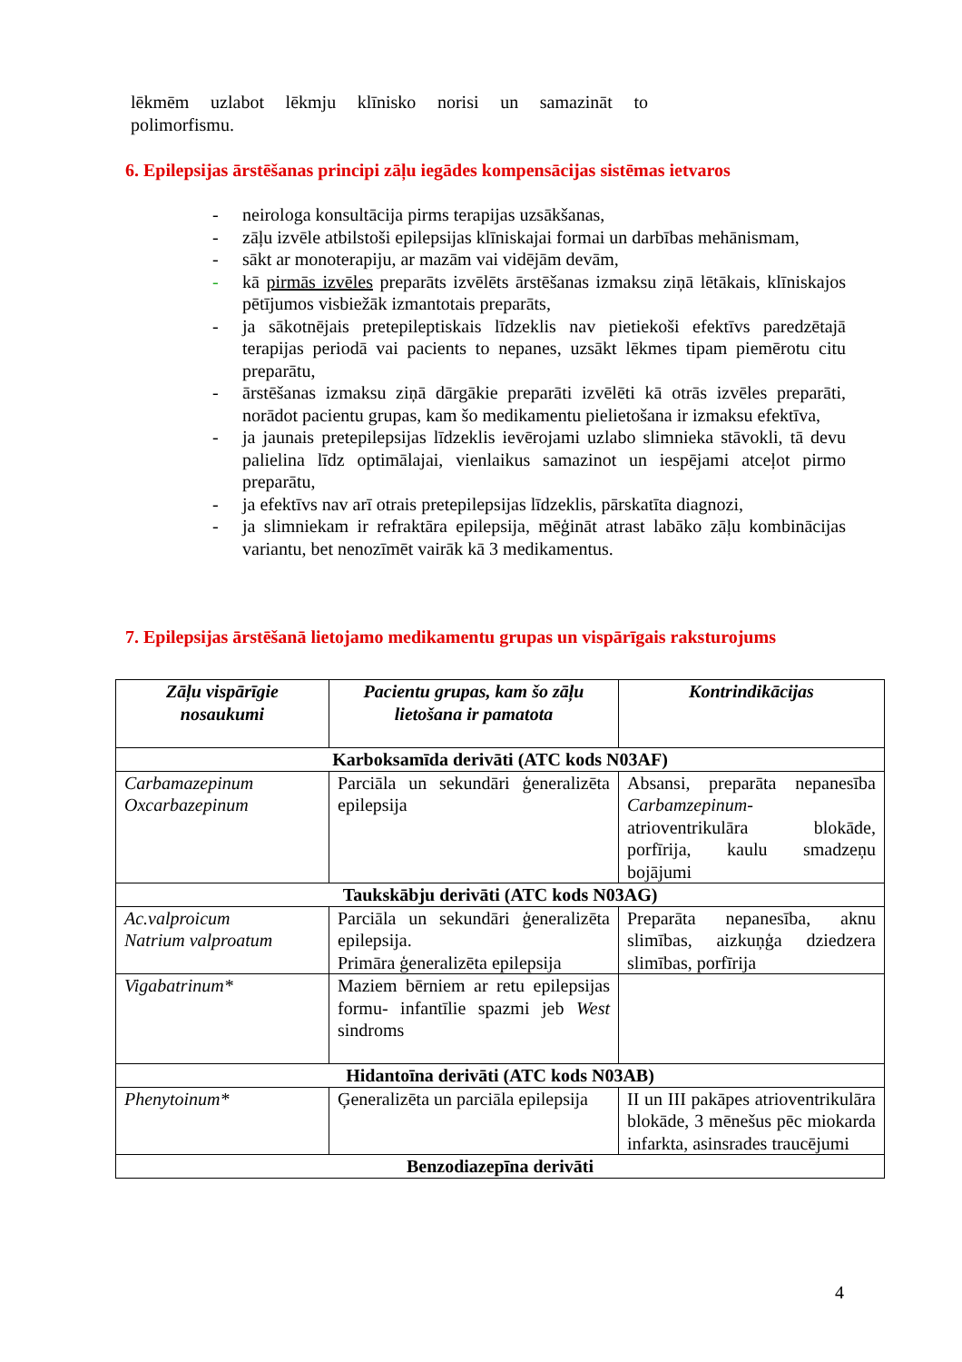lēkmēm uzlabot lēkmju klīnisko norisi un samazināt to
polimorfismu.
6. Epilepsijas ārstēšanas principi zāļu iegādes kompensācijas sistēmas ietvaros
- neirologa konsultācija pirms terapijas uzsākšanas,
- zāļu izvēle atbilstoši epilepsijas klīniskajai formai un darbības mehānismam,
- sākt ar monoterapiju, ar mazām vai vidējām devām,
- kā pirmās izvēles preparāts izvēlēts ārstēšanas izmaksu ziņā lētākais, klīniskajos pētījumos visbiežāk izmantotais preparāts,
- ja sākotnējais pretepileptiskais līdzeklis nav pietiekoši efektīvs paredzētajā terapijas periodā vai pacients to nepanes, uzsākt lēkmes tipam piemērotu citu preparātu,
- ārstēšanas izmaksu ziņā dārgākie preparāti izvēlēti kā otrās izvēles preparāti, norādot pacientu grupas, kam šo medikamentu pielietošana ir izmaksu efektīva,
- ja jaunais pretepilepsijas līdzeklis ievērojami uzlabo slimnieka stāvokli, tā devu palielina līdz optimālajai, vienlaikus samazinot un iespējami atceļot pirmo preparātu,
- ja efektīvs nav arī otrais pretepilepsijas līdzeklis, pārskatīta diagnozi,
- ja slimniekam ir refraktāra epilepsija, mēģināt atrast labāko zāļu kombinācijas variantu, bet nenozīmēt vairāk kā 3 medikamentus.
7. Epilepsijas ārstēšanā lietojamo medikamentu grupas un vispārīgais raksturojums
| Zāļu vispārīgie nosaukumi | Pacientu grupas, kam šo zāļu lietošana ir pamatota | Kontrindikācijas |
| --- | --- | --- |
| Karboksamīda derivāti (ATC kods N03AF) | | |
| Carbamazepinum Oxcarbazepinum | Parciāla un sekundāri ģeneralizēta epilepsija | Absansi, preparāta nepanesība Carbamzepinum - atrioventrikulāra blokāde, porfīrija, kaulu smadzeņu bojājumi |
| Taukskābju derivāti (ATC kods N03AG) | | |
| Ac.valproicum Natrium valproatum | Parciāla un sekundāri ģeneralizēta epilepsija. Primāra ģeneralizēta epilepsija | Preparāta nepanesība, aknu slimības, aizkuņģa dziedzera slimības, porfīrija |
| Vigabatrinum* | Maziem bērniem ar retu epilepsijas formu- infantīlie spazmi jeb West sindroms | |
| Hidantoīna derivāti (ATC kods N03AB) | | |
| Phenytoinum* | Ģeneralizēta un parciāla epilepsija | II un III pakāpes atrioventrikulāra blokāde, 3 mēnešus pēc miokarda infarkta, asinsrades traucējumi |
| Benzodiazepīna derivāti | | |
4